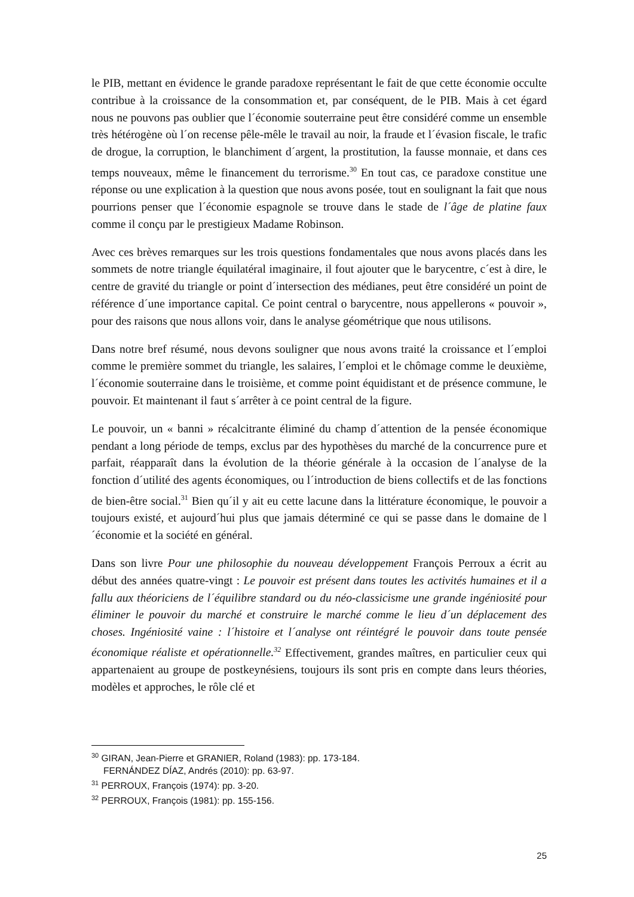le PIB, mettant en évidence le grande paradoxe représentant le fait de que cette économie occulte contribue à la croissance de la consommation et, par conséquent, de le PIB. Mais à cet égard nous ne pouvons pas oublier que l´économie souterraine peut être considéré comme un ensemble très hétérogène où l´on recense pêle-mêle le travail au noir, la fraude et l´évasion fiscale, le trafic de drogue, la corruption, le blanchiment d´argent, la prostitution, la fausse monnaie, et dans ces temps nouveaux, même le financement du terrorisme.<sup>30</sup> En tout cas, ce paradoxe constitue une réponse ou une explication à la question que nous avons posée, tout en soulignant la fait que nous pourrions penser que l´économie espagnole se trouve dans le stade de l´âge de platine faux comme il conçu par le prestigieux Madame Robinson.
Avec ces brèves remarques sur les trois questions fondamentales que nous avons placés dans les sommets de notre triangle équilatéral imaginaire, il fout ajouter que le barycentre, c´est à dire, le centre de gravité du triangle or point d´intersection des médianes, peut être considéré un point de référence d´une importance capital. Ce point central o barycentre, nous appellerons « pouvoir », pour des raisons que nous allons voir, dans le analyse géométrique que nous utilisons.
Dans notre bref résumé, nous devons souligner que nous avons traité la croissance et l´emploi comme le première sommet du triangle, les salaires, l´emploi et le chômage comme le deuxième, l´économie souterraine dans le troisième, et comme point équidistant et de présence commune, le pouvoir. Et maintenant il faut s´arrêter à ce point central de la figure.
Le pouvoir, un « banni » récalcitrante éliminé du champ d´attention de la pensée économique pendant a long période de temps, exclus par des hypothèses du marché de la concurrence pure et parfait, réapparaît dans la évolution de la théorie générale à la occasion de l´analyse de la fonction d´utilité des agents économiques, ou l´introduction de biens collectifs et de las fonctions de bien-être social.<sup>31</sup> Bien qu´il y ait eu cette lacune dans la littérature économique, le pouvoir a toujours existé, et aujourd´hui plus que jamais déterminé ce qui se passe dans le domaine de l´économie et la société en général.
Dans son livre Pour une philosophie du nouveau développement François Perroux a écrit au début des années quatre-vingt : Le pouvoir est présent dans toutes les activités humaines et il a fallu aux théoriciens de l´équilibre standard ou du néo-classicisme une grande ingéniosité pour éliminer le pouvoir du marché et construire le marché comme le lieu d´un déplacement des choses. Ingéniosité vaine : l´histoire et l´analyse ont réintégré le pouvoir dans toute pensée économique réaliste et opérationnelle.<sup>32</sup> Effectivement, grandes maîtres, en particulier ceux qui appartenaient au groupe de postkeynésiens, toujours ils sont pris en compte dans leurs théories, modèles et approches, le rôle clé et
<sup>30</sup> GIRAN, Jean-Pierre et GRANIER, Roland (1983): pp. 173-184.
FERNÁNDEZ DÍAZ, Andrés (2010): pp. 63-97.
<sup>31</sup> PERROUX, François (1974): pp. 3-20.
<sup>32</sup> PERROUX, François (1981): pp. 155-156.
25